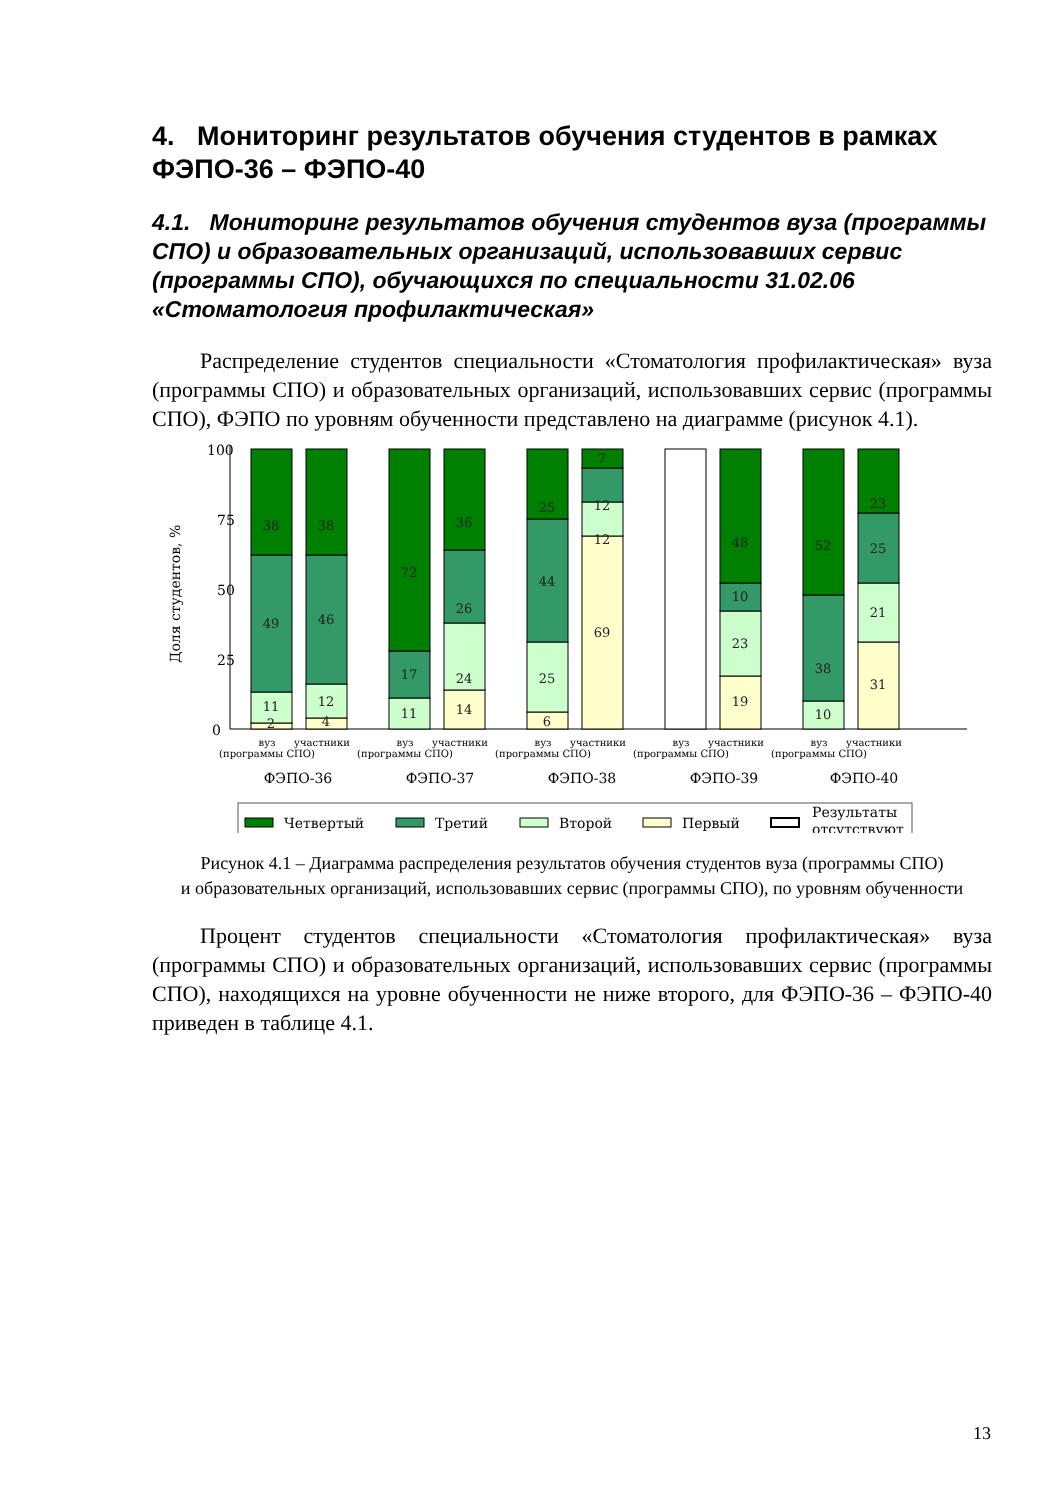4. Мониторинг результатов обучения студентов в рамках ФЭПО-36 – ФЭПО-40
4.1. Мониторинг результатов обучения студентов вуза (программы СПО) и образовательных организаций, использовавших сервис (программы СПО), обучающихся по специальности 31.02.06 «Стоматология профилактическая»
Распределение студентов специальности «Стоматология профилактическая» вуза (программы СПО) и образовательных организаций, использовавших сервис (программы СПО), ФЭПО по уровням обученности представлено на диаграмме (рисунок 4.1).
100
75
50
25
0
Доля студентов, %
38
49
11
2
38
46
12
4
72
17
11
36
26
24
14
25
44
25
6
7
12
12
69
48
10
23
19
52
38
10
23
25
21
31
вуз
участники
(программы СПО)
вуз
участники
(программы СПО)
вуз
участники
(программы СПО)
вуз
участники
(программы СПО)
вуз
участники
(программы СПО)
ФЭПО-36
ФЭПО-37
ФЭПО-38
ФЭПО-39
ФЭПО-40
Четвертый
Третий
Второй
Первый
Результаты
отсутствуют
Рисунок 4.1 – Диаграмма распределения результатов обучения студентов вуза (программы СПО)
и образовательных организаций, использовавших сервис (программы СПО), по уровням обученности
Процент студентов специальности «Стоматология профилактическая» вуза (программы СПО) и образовательных организаций, использовавших сервис (программы СПО), находящихся на уровне обученности не ниже второго, для ФЭПО-36 – ФЭПО-40 приведен в таблице 4.1.
13